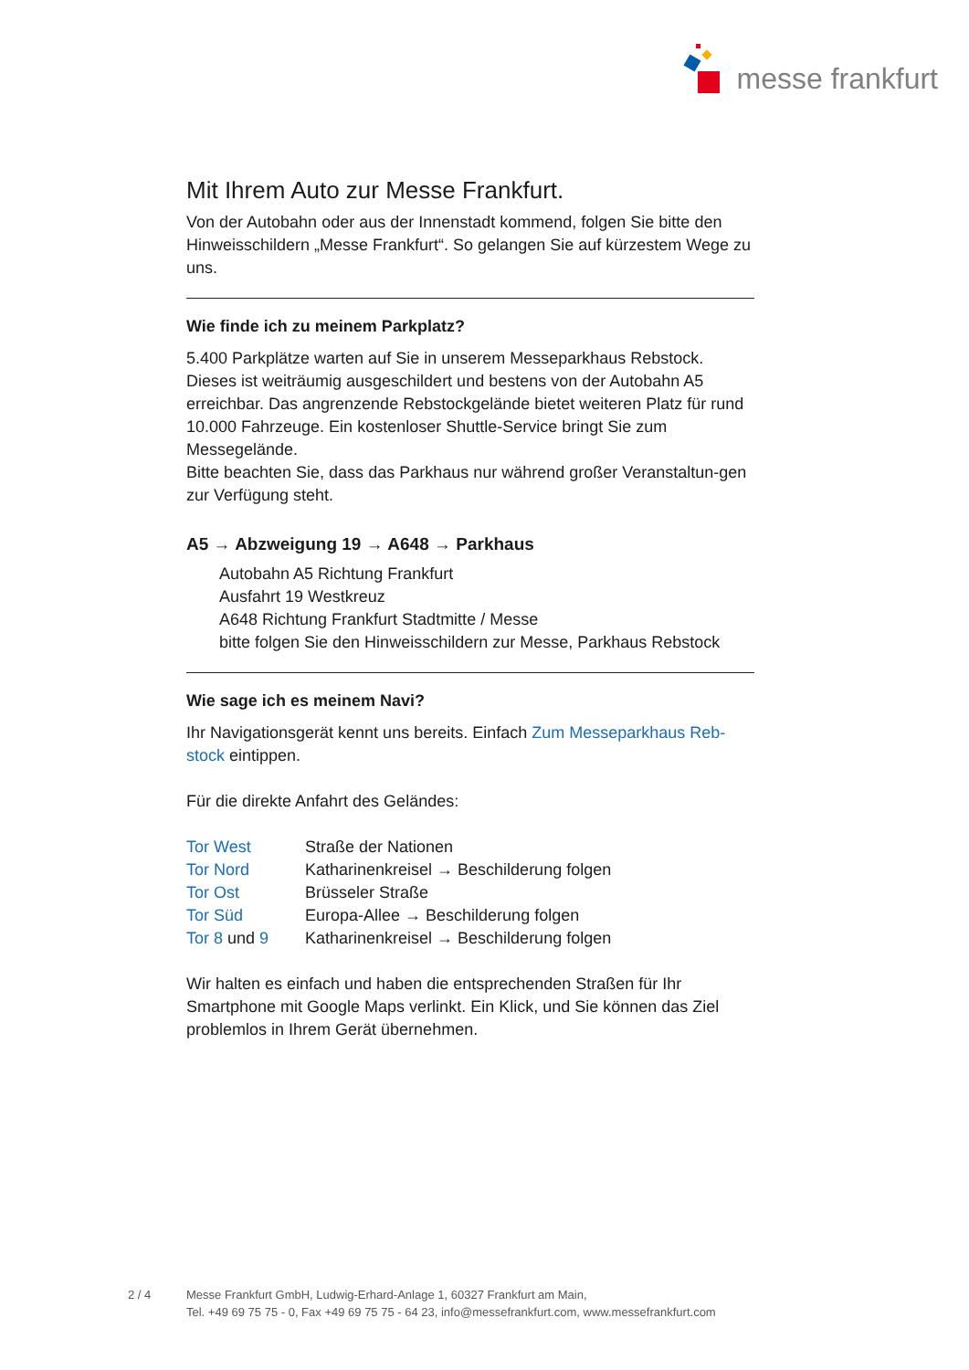messe frankfurt
Mit Ihrem Auto zur Messe Frankfurt.
Von der Autobahn oder aus der Innenstadt kommend, folgen Sie bitte den Hinweisschildern „Messe Frankfurt“. So gelangen Sie auf kürzestem Wege zu uns.
Wie finde ich zu meinem Parkplatz?
5.400 Parkplätze warten auf Sie in unserem Messeparkhaus Rebstock. Dieses ist weiträumig ausgeschildert und bestens von der Autobahn A5 erreichbar. Das angrenzende Rebstockgelände bietet weiteren Platz für rund 10.000 Fahrzeuge. Ein kostenloser Shuttle-Service bringt Sie zum Messegelände.
Bitte beachten Sie, dass das Parkhaus nur während großer Veranstaltun-gen zur Verfügung steht.
A5 → Abzweigung 19 → A648 → Parkhaus
Autobahn A5 Richtung Frankfurt
Ausfahrt 19 Westkreuz
A648 Richtung Frankfurt Stadtmitte / Messe
bitte folgen Sie den Hinweisschildern zur Messe, Parkhaus Rebstock
Wie sage ich es meinem Navi?
Ihr Navigationsgerät kennt uns bereits. Einfach Zum Messeparkhaus Reb-stock eintippen.
Für die direkte Anfahrt des Geländes:
| Tor West | Straße der Nationen |
| Tor Nord | Katharinenkreisel → Beschilderung folgen |
| Tor Ost | Brüsseler Straße |
| Tor Süd | Europa-Allee → Beschilderung folgen |
| Tor 8 und 9 | Katharinenkreisel → Beschilderung folgen |
Wir halten es einfach und haben die entsprechenden Straßen für Ihr Smartphone mit Google Maps verlinkt. Ein Klick, und Sie können das Ziel problemlos in Ihrem Gerät übernehmen.
2 / 4 Messe Frankfurt GmbH, Ludwig-Erhard-Anlage 1, 60327 Frankfurt am Main,
Tel. +49 69 75 75 - 0, Fax +49 69 75 75 - 64 23, info@messefrankfurt.com, www.messefrankfurt.com